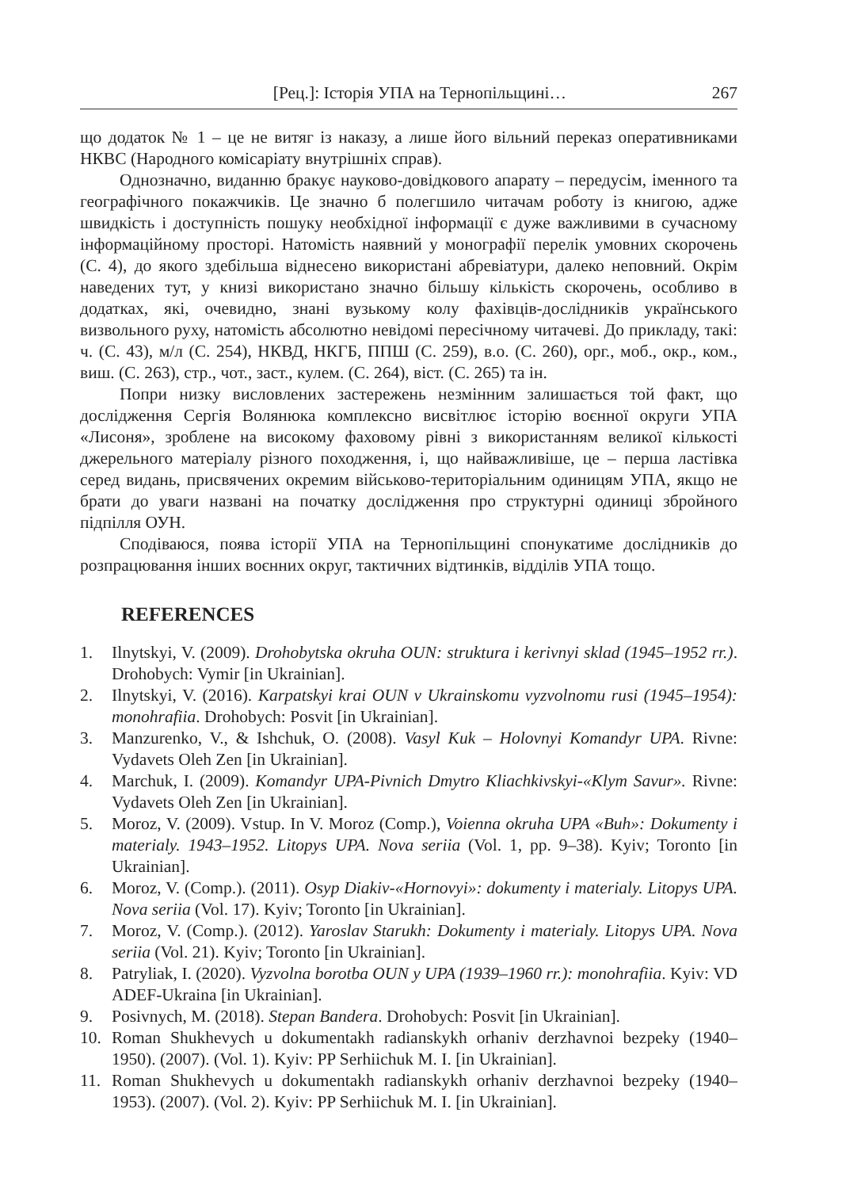[Рец.]: Історія УПА на Тернопільщині… 267
що додаток № 1 – це не витяг із наказу, а лише його вільний переказ оперативниками НКВС (Народного комісаріату внутрішніх справ).
Однозначно, виданню бракує науково-довідкового апарату – передусім, іменного та географічного покажчиків. Це значно б полегшило читачам роботу із книгою, адже швидкість і доступність пошуку необхідної інформації є дуже важливими в сучасному інформаційному просторі. Натомість наявний у монографії перелік умовних скорочень (С. 4), до якого здебільша віднесено використані абревіатури, далеко неповний. Окрім наведених тут, у книзі використано значно більшу кількість скорочень, особливо в додатках, які, очевидно, знані вузькому колу фахівців-дослідників українського визвольного руху, натомість абсолютно невідомі пересічному читачеві. До прикладу, такі: ч. (С. 43), м/л (С. 254), НКВД, НКГБ, ППШ (С. 259), в.о. (С. 260), орг., моб., окр., ком., виш. (С. 263), стр., чот., заст., кулем. (С. 264), віст. (С. 265) та ін.
Попри низку висловлених застережень незмінним залишається той факт, що дослідження Сергія Волянюка комплексно висвітлює історію воєнної округи УПА «Лисоня», зроблене на високому фаховому рівні з використанням великої кількості джерельного матеріалу різного походження, і, що найважливіше, це – перша ластівка серед видань, присвячених окремим військово-територіальним одиницям УПА, якщо не брати до уваги названі на початку дослідження про структурні одиниці збройного підпілля ОУН.
Сподіваюся, поява історії УПА на Тернопільщині спонукатиме дослідників до розпрацювання інших воєнних округ, тактичних відтинків, відділів УПА тощо.
REFERENCES
1. Ilnytskyi, V. (2009). Drohobytska okruha OUN: struktura i kerivnyi sklad (1945–1952 rr.). Drohobych: Vymir [in Ukrainian].
2. Ilnytskyi, V. (2016). Karpatskyi krai OUN v Ukrainskomu vyzvolnomu rusi (1945–1954): monohrafiia. Drohobych: Posvit [in Ukrainian].
3. Manzurenko, V., & Ishchuk, O. (2008). Vasyl Kuk – Holovnyi Komandyr UPA. Rivne: Vydavets Oleh Zen [in Ukrainian].
4. Marchuk, I. (2009). Komandyr UPA-Pivnich Dmytro Kliachkivskyi-«Klym Savur». Rivne: Vydavets Oleh Zen [in Ukrainian].
5. Moroz, V. (2009). Vstup. In V. Moroz (Comp.), Voienna okruha UPA «Buh»: Dokumenty i materialy. 1943–1952. Litopys UPA. Nova seriia (Vol. 1, pp. 9–38). Kyiv; Toronto [in Ukrainian].
6. Moroz, V. (Comp.). (2011). Osyp Diakiv-«Hornovyi»: dokumenty i materialy. Litopys UPA. Nova seriia (Vol. 17). Kyiv; Toronto [in Ukrainian].
7. Moroz, V. (Comp.). (2012). Yaroslav Starukh: Dokumenty i materialy. Litopys UPA. Nova seriia (Vol. 21). Kyiv; Toronto [in Ukrainian].
8. Patryliak, I. (2020). Vyzvolna borotba OUN y UPA (1939–1960 rr.): monohrafiia. Kyiv: VD ADEF-Ukraina [in Ukrainian].
9. Posivnych, M. (2018). Stepan Bandera. Drohobych: Posvit [in Ukrainian].
10. Roman Shukhevych u dokumentakh radianskykh orhaniv derzhavnoi bezpeky (1940–1950). (2007). (Vol. 1). Kyiv: PP Serhiichuk M. I. [in Ukrainian].
11. Roman Shukhevych u dokumentakh radianskykh orhaniv derzhavnoi bezpeky (1940–1953). (2007). (Vol. 2). Kyiv: PP Serhiichuk M. I. [in Ukrainian].